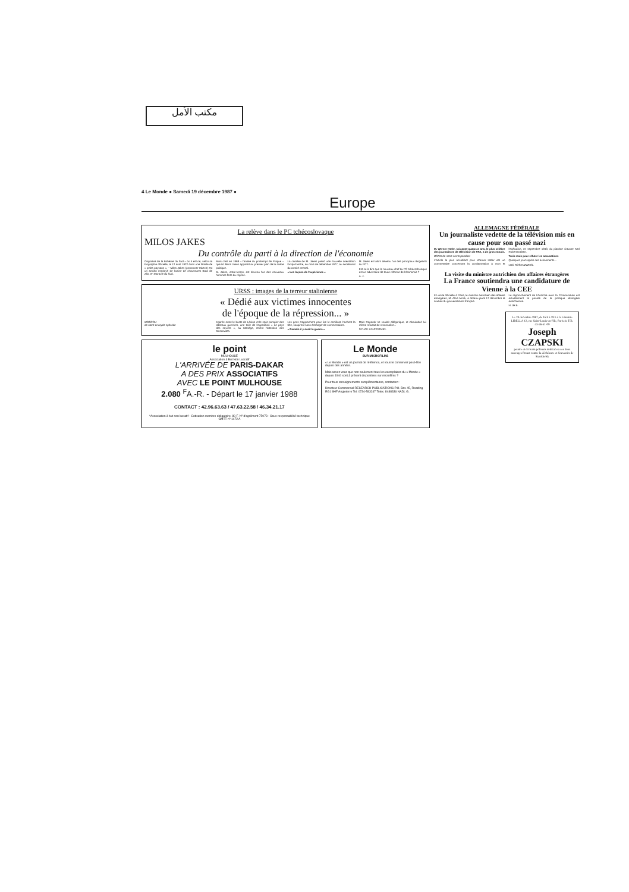مكتب الأمل
4 Le Monde ● Samedi 19 décembre 1987 ●
Europe
La relève dans le PC tchécoslovaque
MILOS JAKES
Du contrôle du parti à la direction de l'économie
Originaire de la Bohème du Sud – où il est né, selon sa biographie officielle, le 12 août 1922 dans une famille de « petits paysans », – Milos Jakes (prononcer Iakech) est un ancien employé de l'usine de chaussures Bata de Zlin, en Moravie du Sud.
Mais c'est en 1968 – l'année du printemps de Prague – que M. Milos Jakes apparaît au premier plan de la scène politique.
M. Jakes, entre-temps, est devenu l'un des nouveaux hommes forts du régime.
La carrière de M. Jakes prend une nouvelle orientation lorsqu'il entre, au mois de décembre 1977, au secrétariat du comité central.
« Les leçons de l'expérience »
M. Jakes est alors devenu l'un des principaux dirigeants du PCT.
Est-ce à dire que le nouveau chef du PC tchécoslovaque est un adversaire de toute réforme de l'économie ?
A. J.
URSS : images de la terreur stalinienne
« Dédié aux victimes innocentes
de l'époque de la répression... »
MOSCOU
de notre envoyée spéciale
Egarée entre le buste de Lénine et le style pompier des tableaux guerriers, une toile de l'exposition « Le pays des soviets », au Manège, retient l'attention des Moscovites.
Les gens s'approchent pour lire le certificat, hochent la tête, soupirent sans échanger de commentaires.
« Demain il y avait la guerre »
Mais Repentir se voulait allégorique, et Abouladzé lui-même refusait de reconnaître...
SYLVIE KAUFFMANN.
le point
MULHOUSE
Association à But Non Lucratif
L'ARRIVÉE DE PARIS-DAKAR
A DES PRIX ASSOCIATIFS
AVEC LE POINT MULHOUSE
2.080 <sup>F</sup>A.-R. - Départ le 17 janvier 1988
CONTACT : 42.96.63.63 / 47.63.22.58 / 46.34.21.17
*Association à but non lucratif - Cotisation membre obligatoire. 80 F. Nº d'agrément 75073 - Sous responsabilité technique GMTT nº 1472 A
Le Monde
SUR MICROFILMS
« Le Monde » est un journal de référence, et vous le conservez peut-être depuis des années.
Mais savez-vous que non seulement tous les exemplaires du « Monde » depuis 1944 sont à présent disponibles sur microfilms ?
Pour tous renseignements complémentaires, contactez :
Directeur Commercial RESEARCH PUBLICATIONS P.O. Box 45, Reading RG1 8HF Angleterre Tel: 0734-583247 Telex: 8488336 NADL G.
ALLEMAGNE FÉDÉRALE
Un journaliste vedette de la télévision mis en cause pour son passé nazi
M. Werner Höfer, soixante-quatorze ans, le plus célèbre des journalistes de télévision de RFA, a de gros ennuis.
BONN de notre correspondant
L'article le plus accablant pour Werner Höfer est un commentaire concernant la condamnation à mort et l'exécution, en septembre 1943, du pianiste virtuose Karl Robert Kreiten.
Trois mois pour réfuter les accusations
Quelques jours après ces événements...
LUC ROSENZWEIG.
La visite du ministre autrichien des affaires étrangères
La France soutiendra une candidature de Vienne à la CEE
En visite officielle à Paris, le ministre autrichien des affaires étrangères, M. Alois Mock, a obtenu jeudi 17 décembre le soutien du gouvernement français.
Le rapprochement de l'Autriche avec la Communauté est actuellement la priorité de la politique étrangère autrichienne.
H. de B.
Le 19 décembre 1987, de 16 h à 19 h à la Librairie LIBELLA 12, rue Saint-Louis-en-l'Ile, Paris 4e Tél.: 43-26-51-09
Joseph CZAPSKI
peintre et écrivain polonais dédicacera ses deux ouvrages Proust contre la déchéance et Souvenirs de Starobielsk